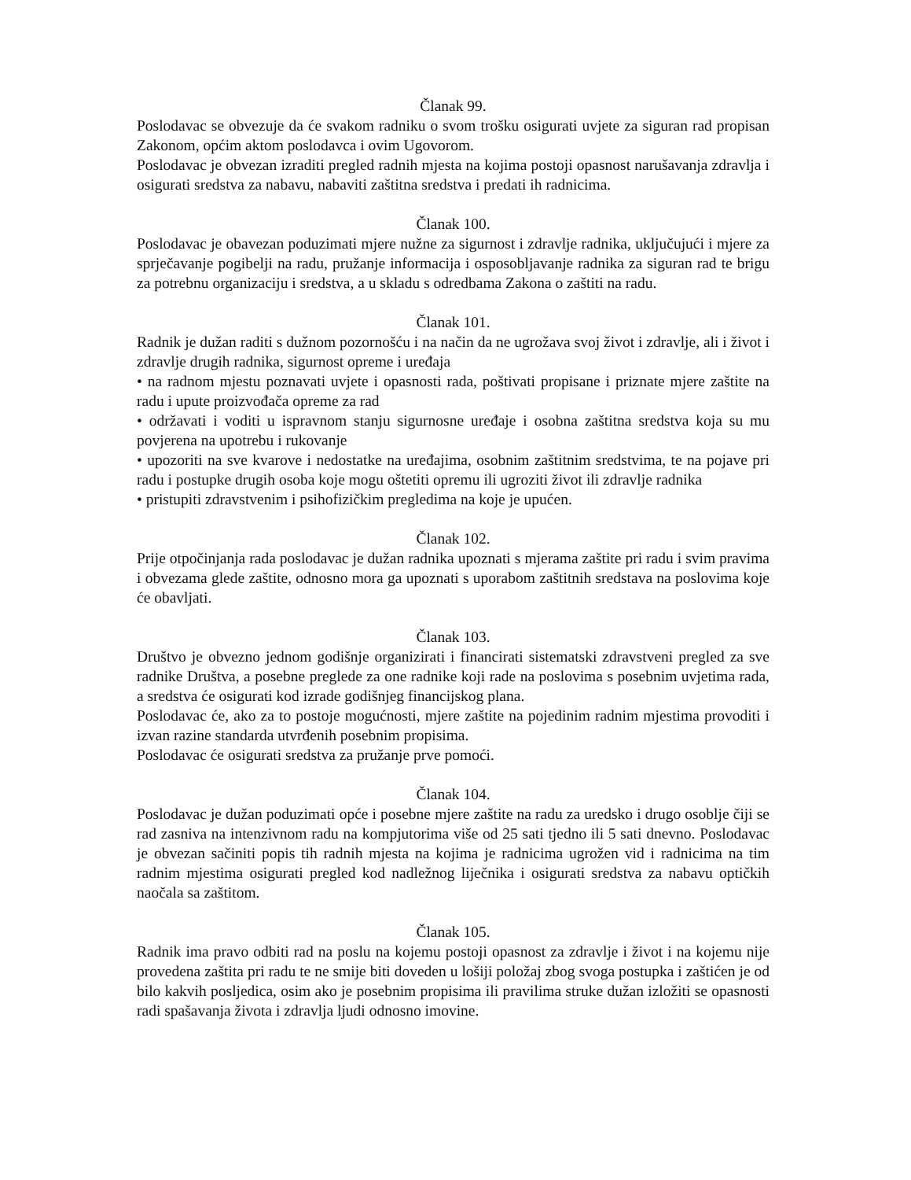Članak 99.
Poslodavac se obvezuje da će svakom radniku o svom trošku osigurati uvjete za siguran rad propisan Zakonom, općim aktom poslodavca i ovim Ugovorom.
Poslodavac je obvezan izraditi pregled radnih mjesta na kojima postoji opasnost narušavanja zdravlja i osigurati sredstva za nabavu, nabaviti zaštitna sredstva i predati ih radnicima.
Članak 100.
Poslodavac je obavezan poduzimati mjere nužne za sigurnost i zdravlje radnika, uključujući i mjere za sprječavanje pogibelji na radu, pružanje informacija i osposobljavanje radnika za siguran rad te brigu za potrebnu organizaciju i sredstva, a u skladu s odredbama Zakona o zaštiti na radu.
Članak 101.
Radnik je dužan raditi s dužnom pozornošću i na način da ne ugrožava svoj život i zdravlje, ali i život i zdravlje drugih radnika, sigurnost opreme i uređaja
• na radnom mjestu poznavati uvjete i opasnosti rada, poštivati propisane i priznate mjere zaštite na radu i upute proizvođača opreme za rad
• održavati i voditi u ispravnom stanju sigurnosne uređaje i osobna zaštitna sredstva koja su mu povjerena na upotrebu i rukovanje
• upozoriti na sve kvarove i nedostatke na uređajima, osobnim zaštitnim sredstvima, te na pojave pri radu i postupke drugih osoba koje mogu oštetiti opremu ili ugroziti život ili zdravlje radnika
• pristupiti zdravstvenim i psihofizičkim pregledima na koje je upućen.
Članak 102.
Prije otpočinjanja rada poslodavac je dužan radnika upoznati s mjerama zaštite pri radu i svim pravima i obvezama glede zaštite, odnosno mora ga upoznati s uporabom zaštitnih sredstava na poslovima koje će obavljati.
Članak 103.
Društvo je obvezno jednom godišnje organizirati i financirati sistematski zdravstveni pregled za sve radnike Društva, a posebne preglede za one radnike koji rade na poslovima s posebnim uvjetima rada, a sredstva će osigurati kod izrade godišnjeg financijskog plana.
Poslodavac će, ako za to postoje mogućnosti, mjere zaštite na pojedinim radnim mjestima provoditi i izvan razine standarda utvrđenih posebnim propisima.
Poslodavac će osigurati sredstva za pružanje prve pomoći.
Članak 104.
Poslodavac je dužan poduzimati opće i posebne mjere zaštite na radu za uredsko i drugo osoblje čiji se rad zasniva na intenzivnom radu na kompjutorima više od 25 sati tjedno ili 5 sati dnevno. Poslodavac je obvezan sačiniti popis tih radnih mjesta na kojima je radnicima ugrožen vid i radnicima na tim radnim mjestima osigurati pregled kod nadležnog liječnika i osigurati sredstva za nabavu optičkih naočala sa zaštitom.
Članak 105.
Radnik ima pravo odbiti rad na poslu na kojemu postoji opasnost za zdravlje i život i na kojemu nije provedena zaštita pri radu te ne smije biti doveden u lošiji položaj zbog svoga postupka i zaštićen je od bilo kakvih posljedica, osim ako je posebnim propisima ili pravilima struke dužan izložiti se opasnosti radi spašavanja života i zdravlja ljudi odnosno imovine.